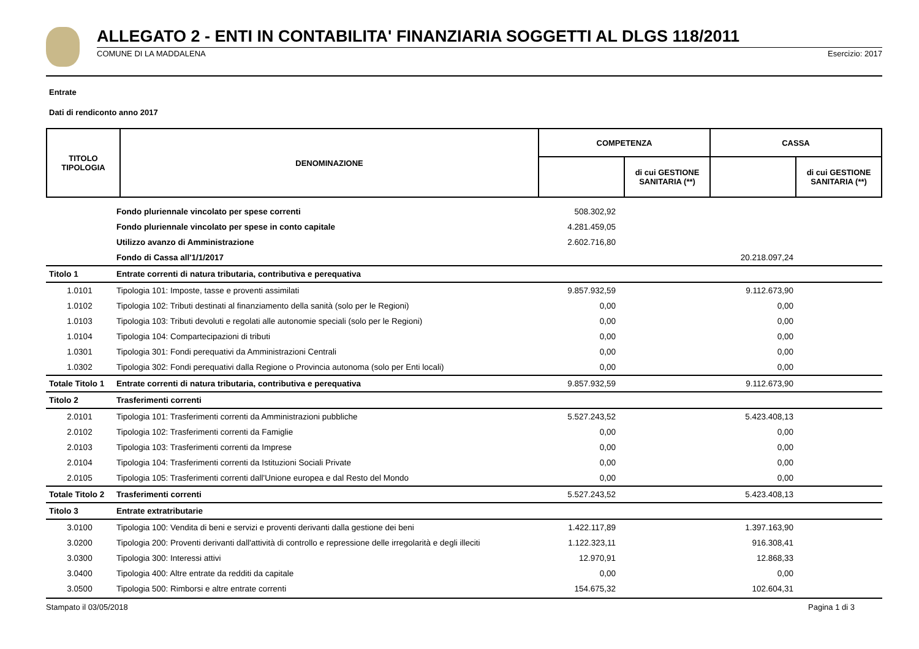ALLEGATO 2 - ENTI IN CONTABILITA' FINANZIARIA SOGGETTI AL DLGS 118/2011
COMUNE DI LA MADDALENA Esercizio: 2017
Entrate
Dati di rendiconto anno 2017
| TITOLO TIPOLOGIA | DENOMINAZIONE | COMPETENZA | | CASSA | |
| --- | --- | --- | --- | --- | --- |
| | | | di cui GESTIONE SANITARIA (**) | | di cui GESTIONE SANITARIA (**) |
| | Fondo pluriennale vincolato per spese correnti | 508.302,92 | | | |
| | Fondo pluriennale vincolato per spese in conto capitale | 4.281.459,05 | | | |
| | Utilizzo avanzo di Amministrazione | 2.602.716,80 | | | |
| | Fondo di Cassa all'1/1/2017 | | | 20.218.097,24 | |
| Titolo 1 | Entrate correnti di natura tributaria, contributiva e perequativa | | | | |
| 1.0101 | Tipologia 101: Imposte, tasse e proventi assimilati | 9.857.932,59 | | 9.112.673,90 | |
| 1.0102 | Tipologia 102: Tributi destinati al finanziamento della sanità (solo per le Regioni) | 0,00 | | 0,00 | |
| 1.0103 | Tipologia 103: Tributi devoluti e regolati alle autonomie speciali (solo per le Regioni) | 0,00 | | 0,00 | |
| 1.0104 | Tipologia 104: Compartecipazioni di tributi | 0,00 | | 0,00 | |
| 1.0301 | Tipologia 301: Fondi perequativi da Amministrazioni Centrali | 0,00 | | 0,00 | |
| 1.0302 | Tipologia 302: Fondi perequativi dalla Regione o Provincia autonoma (solo per Enti locali) | 0,00 | | 0,00 | |
| Totale Titolo 1 | Entrate correnti di natura tributaria, contributiva e perequativa | 9.857.932,59 | | 9.112.673,90 | |
| Titolo 2 | Trasferimenti correnti | | | | |
| 2.0101 | Tipologia 101: Trasferimenti correnti da Amministrazioni pubbliche | 5.527.243,52 | | 5.423.408,13 | |
| 2.0102 | Tipologia 102: Trasferimenti correnti da Famiglie | 0,00 | | 0,00 | |
| 2.0103 | Tipologia 103: Trasferimenti correnti da Imprese | 0,00 | | 0,00 | |
| 2.0104 | Tipologia 104: Trasferimenti correnti da Istituzioni Sociali Private | 0,00 | | 0,00 | |
| 2.0105 | Tipologia 105: Trasferimenti correnti dall'Unione europea e dal Resto del Mondo | 0,00 | | 0,00 | |
| Totale Titolo 2 | Trasferimenti correnti | 5.527.243,52 | | 5.423.408,13 | |
| Titolo 3 | Entrate extratributarie | | | | |
| 3.0100 | Tipologia 100: Vendita di beni e servizi e proventi derivanti dalla gestione dei beni | 1.422.117,89 | | 1.397.163,90 | |
| 3.0200 | Tipologia 200: Proventi derivanti dall'attività di controllo e repressione delle irregolarità e degli illeciti | 1.122.323,11 | | 916.308,41 | |
| 3.0300 | Tipologia 300: Interessi attivi | 12.970,91 | | 12.868,33 | |
| 3.0400 | Tipologia 400: Altre entrate da redditi da capitale | 0,00 | | 0,00 | |
| 3.0500 | Tipologia 500: Rimborsi e altre entrate correnti | 154.675,32 | | 102.604,31 | |
Stampato il 03/05/2018 Pagina 1 di 3